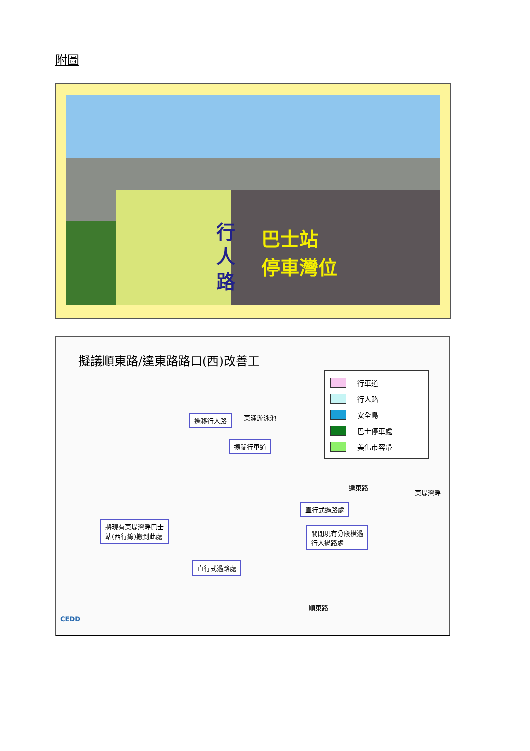附圖
行人路 巴士站
停車灣位
擬議順東路/達東路路口(西)改善工
行車道
行人路
安全島
巴士停車處
美化市容帶
東涌游泳池
達東路
遷移行人路
擴闊行車道
東堤灣畔
直行式過路處
將現有東堤灣畔巴士
站(西行線)搬到此處
關閉現有分段橫過
行人過路處
直行式過路處
順東路
CEDD